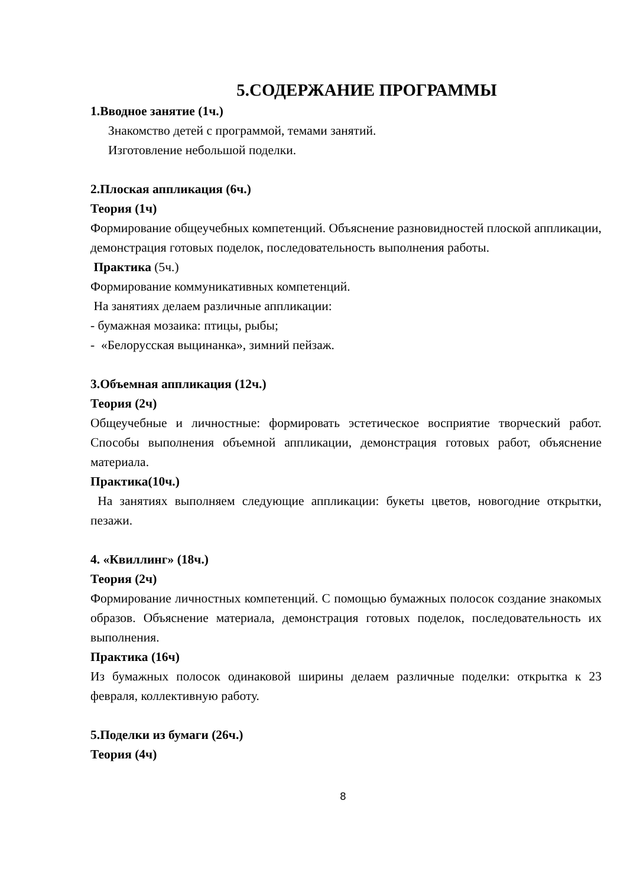5.СОДЕРЖАНИЕ ПРОГРАММЫ
1.Вводное занятие (1ч.)
Знакомство детей с программой, темами занятий.
Изготовление небольшой поделки.
2.Плоская аппликация (6ч.)
Теория (1ч)
Формирование общеучебных компетенций. Объяснение разновидностей плоской аппликации, демонстрация готовых поделок, последовательность выполнения работы.
Практика (5ч.)
Формирование коммуникативных компетенций.
На занятиях делаем различные аппликации:
- бумажная мозаика: птицы, рыбы;
- «Белорусская выцинанка», зимний пейзаж.
3.Объемная аппликация (12ч.)
Теория (2ч)
Общеучебные и личностные: формировать эстетическое восприятие творческий работ. Способы выполнения объемной аппликации, демонстрация готовых работ, объяснение материала.
Практика(10ч.)
На занятиях выполняем следующие аппликации: букеты цветов, новогодние открытки, пезажи.
4. «Квиллинг» (18ч.)
Теория (2ч)
Формирование личностных компетенций. С помощью бумажных полосок создание знакомых образов. Объяснение материала, демонстрация готовых поделок, последовательность их выполнения.
Практика (16ч)
Из бумажных полосок одинаковой ширины делаем различные поделки: открытка к 23 февраля, коллективную работу.
5.Поделки из бумаги (26ч.)
Теория (4ч)
8